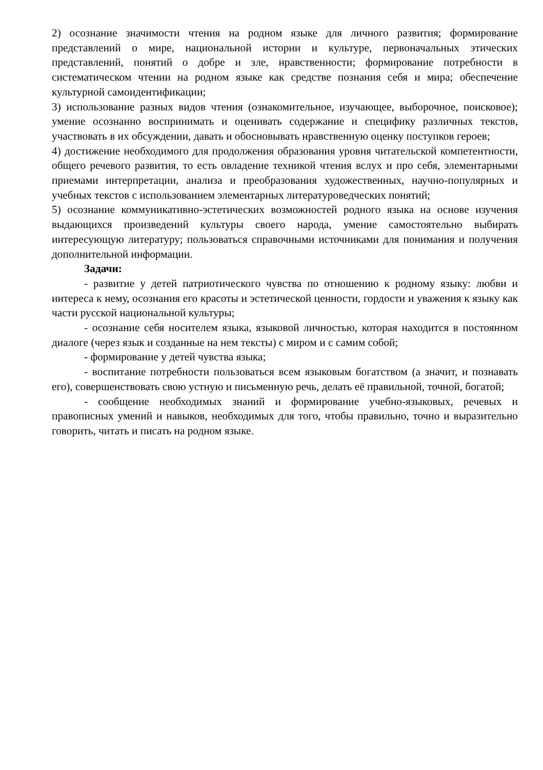2) осознание значимости чтения на родном языке для личного развития; формирование представлений о мире, национальной истории и культуре, первоначальных этических представлений, понятий о добре и зле, нравственности; формирование потребности в систематическом чтении на родном языке как средстве познания себя и мира; обеспечение культурной самоидентификации;
3) использование разных видов чтения (ознакомительное, изучающее, выборочное, поисковое); умение осознанно воспринимать и оценивать содержание и специфику различных текстов, участвовать в их обсуждении, давать и обосновывать нравственную оценку поступков героев;
4) достижение необходимого для продолжения образования уровня читательской компетентности, общего речевого развития, то есть овладение техникой чтения вслух и про себя, элементарными приемами интерпретации, анализа и преобразования художественных, научно-популярных и учебных текстов с использованием элементарных литературоведческих понятий;
5) осознание коммуникативно-эстетических возможностей родного языка на основе изучения выдающихся произведений культуры своего народа, умение самостоятельно выбирать интересующую литературу; пользоваться справочными источниками для понимания и получения дополнительной информации.
Задачи:
- развитие у детей патриотического чувства по отношению к родному языку: любви и интереса к нему, осознания его красоты и эстетической ценности, гордости и уважения к языку как части русской национальной культуры;
- осознание себя носителем языка, языковой личностью, которая находится в постоянном диалоге (через язык и созданные на нем тексты) с миром и с самим собой;
- формирование у детей чувства языка;
- воспитание потребности пользоваться всем языковым богатством (а значит, и познавать его), совершенствовать свою устную и письменную речь, делать её правильной, точной, богатой;
- сообщение необходимых знаний и формирование учебно-языковых, речевых и правописных умений и навыков, необходимых для того, чтобы правильно, точно и выразительно говорить, читать и писать на родном языке.